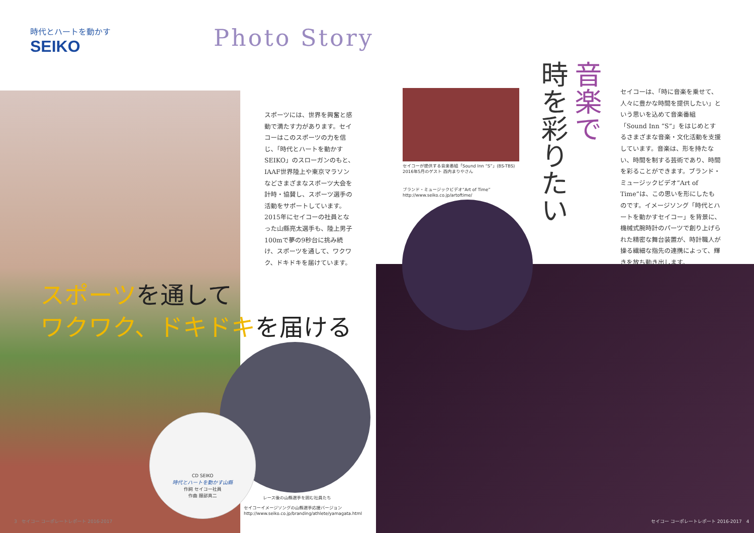時代とハートを動かす
SEIKO
Photo Story
スポーツには、世界を興奮と感動で満たす力があります。セイコーはこのスポーツの力を信じ、「時代とハートを動かすSEIKO」のスローガンのもと、IAAF世界陸上や東京マラソンなどさまざまなスポーツ大会を計時・協賛し、スポーツ選手の活動をサポートしています。2015年にセイコーの社員となった山縣亮太選手も、陸上男子100mで夢の9秒台に挑み続け、スポーツを通して、ワクワク、ドキドキを届けています。
スポーツを通して
ワクワク、ドキドキを届ける
セイコーが提供する音楽番組「Sound Inn “S”」(BS-TBS)
2016年5月のゲスト 西内まりやさん
ブランド・ミュージックビデオ“Art of Time”
http://www.seiko.co.jp/artoftime/
音楽で
時を彩りたい
セイコーは、「時に音楽を乗せて、人々に豊かな時間を提供したい」という思いを込めて音楽番組「Sound Inn “S”」をはじめとするさまざまな音楽・文化活動を支援しています。音楽は、形を持たない、時間を制する芸術であり、時間を彩ることができます。ブランド・ミュージックビデオ“Art of Time”は、この思いを形にしたものです。イメージソング「時代とハートを動かすセイコー」を背景に、機械式腕時計のパーツで創り上げられた精密な舞台装置が、時計職人が操る繊細な指先の連携によって、輝きを放ち動き出します。
CD SEIKO
時代とハートを動かす山縣
作詞 セイコー社員
作曲 服部真二
レース後の山縣選手を囲む社員たち
セイコーイメージソングの山縣選手応援バージョン
http://www.seiko.co.jp/branding/athlete/yamagata.html
3　セイコー コーポレートレポート 2016-2017
セイコー コーポレートレポート 2016-2017　4